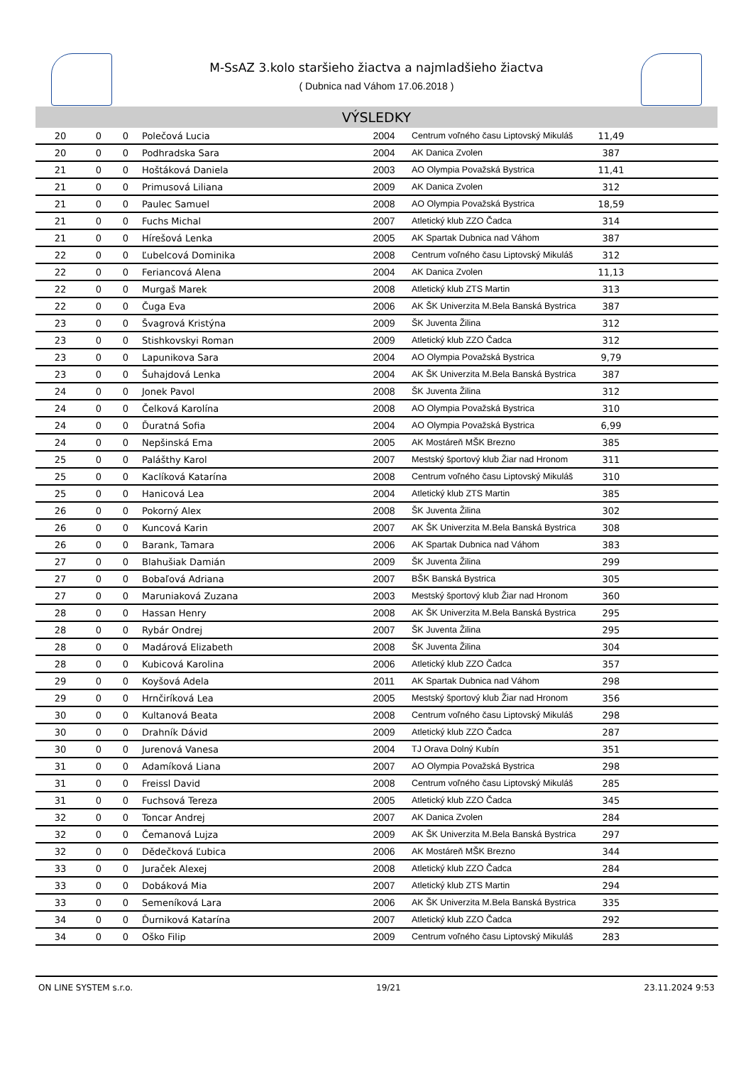M-SsAZ 3.kolo staršieho žiactva a najmladšieho žiactva
( Dubnica nad Váhom 17.06.2018 )
VÝSLEDKY
| 20 | 0 | 0 | Polečová Lucia | 2004 | Centrum voľného času Liptovský Mikuláš | 11,49 | |
| 20 | 0 | 0 | Podhradska Sara | 2004 | AK Danica Zvolen | 387 | |
| 21 | 0 | 0 | Hoštáková Daniela | 2003 | AO Olympia Považská Bystrica | 11,41 | |
| 21 | 0 | 0 | Primusová Liliana | 2009 | AK Danica Zvolen | 312 | |
| 21 | 0 | 0 | Paulec Samuel | 2008 | AO Olympia Považská Bystrica | 18,59 | |
| 21 | 0 | 0 | Fuchs Michal | 2007 | Atletický klub ZZO Čadca | 314 | |
| 21 | 0 | 0 | Hírešová Lenka | 2005 | AK Spartak Dubnica nad Váhom | 387 | |
| 22 | 0 | 0 | Ľubelcová Dominika | 2008 | Centrum voľného času Liptovský Mikuláš | 312 | |
| 22 | 0 | 0 | Feriancová Alena | 2004 | AK Danica Zvolen | 11,13 | |
| 22 | 0 | 0 | Murgaš Marek | 2008 | Atletický klub ZTS Martin | 313 | |
| 22 | 0 | 0 | Čuga Eva | 2006 | AK ŠK Univerzita M.Bela Banská Bystrica | 387 | |
| 23 | 0 | 0 | Švagrová Kristýna | 2009 | ŠK Juventa Žilina | 312 | |
| 23 | 0 | 0 | Stishkovskyi Roman | 2009 | Atletický klub ZZO Čadca | 312 | |
| 23 | 0 | 0 | Lapunikova Sara | 2004 | AO Olympia Považská Bystrica | 9,79 | |
| 23 | 0 | 0 | Šuhajdová Lenka | 2004 | AK ŠK Univerzita M.Bela Banská Bystrica | 387 | |
| 24 | 0 | 0 | Jonek Pavol | 2008 | ŠK Juventa Žilina | 312 | |
| 24 | 0 | 0 | Čelková Karolína | 2008 | AO Olympia Považská Bystrica | 310 | |
| 24 | 0 | 0 | Ďuratná Sofia | 2004 | AO Olympia Považská Bystrica | 6,99 | |
| 24 | 0 | 0 | Nepšinská Ema | 2005 | AK Mostáreň MŠK Brezno | 385 | |
| 25 | 0 | 0 | Palášthy Karol | 2007 | Mestský športový klub Žiar nad Hronom | 311 | |
| 25 | 0 | 0 | Kaclíková Katarína | 2008 | Centrum voľného času Liptovský Mikuláš | 310 | |
| 25 | 0 | 0 | Hanicová Lea | 2004 | Atletický klub ZTS Martin | 385 | |
| 26 | 0 | 0 | Pokorný Alex | 2008 | ŠK Juventa Žilina | 302 | |
| 26 | 0 | 0 | Kuncová Karin | 2007 | AK ŠK Univerzita M.Bela Banská Bystrica | 308 | |
| 26 | 0 | 0 | Barank, Tamara | 2006 | AK Spartak Dubnica nad Váhom | 383 | |
| 27 | 0 | 0 | Blahušiak Damián | 2009 | ŠK Juventa Žilina | 299 | |
| 27 | 0 | 0 | Bobaľová Adriana | 2007 | BŠK Banská Bystrica | 305 | |
| 27 | 0 | 0 | Maruniaková Zuzana | 2003 | Mestský športový klub Žiar nad Hronom | 360 | |
| 28 | 0 | 0 | Hassan Henry | 2008 | AK ŠK Univerzita M.Bela Banská Bystrica | 295 | |
| 28 | 0 | 0 | Rybár Ondrej | 2007 | ŠK Juventa Žilina | 295 | |
| 28 | 0 | 0 | Madárová Elizabeth | 2008 | ŠK Juventa Žilina | 304 | |
| 28 | 0 | 0 | Kubicová Karolina | 2006 | Atletický klub ZZO Čadca | 357 | |
| 29 | 0 | 0 | Koyšová Adela | 2011 | AK Spartak Dubnica nad Váhom | 298 | |
| 29 | 0 | 0 | Hrnčiríková Lea | 2005 | Mestský športový klub Žiar nad Hronom | 356 | |
| 30 | 0 | 0 | Kultanová Beata | 2008 | Centrum voľného času Liptovský Mikuláš | 298 | |
| 30 | 0 | 0 | Drahník Dávid | 2009 | Atletický klub ZZO Čadca | 287 | |
| 30 | 0 | 0 | Jurenová Vanesa | 2004 | TJ Orava Dolný Kubín | 351 | |
| 31 | 0 | 0 | Adamíková Liana | 2007 | AO Olympia Považská Bystrica | 298 | |
| 31 | 0 | 0 | Freissl David | 2008 | Centrum voľného času Liptovský Mikuláš | 285 | |
| 31 | 0 | 0 | Fuchsová Tereza | 2005 | Atletický klub ZZO Čadca | 345 | |
| 32 | 0 | 0 | Toncar Andrej | 2007 | AK Danica Zvolen | 284 | |
| 32 | 0 | 0 | Čemanová Lujza | 2009 | AK ŠK Univerzita M.Bela Banská Bystrica | 297 | |
| 32 | 0 | 0 | Dědečková Ľubica | 2006 | AK Mostáreň MŠK Brezno | 344 | |
| 33 | 0 | 0 | Juraček Alexej | 2008 | Atletický klub ZZO Čadca | 284 | |
| 33 | 0 | 0 | Dobáková Mia | 2007 | Atletický klub ZTS Martin | 294 | |
| 33 | 0 | 0 | Semeníková Lara | 2006 | AK ŠK Univerzita M.Bela Banská Bystrica | 335 | |
| 34 | 0 | 0 | Ďurniková Katarína | 2007 | Atletický klub ZZO Čadca | 292 | |
| 34 | 0 | 0 | Oško Filip | 2009 | Centrum voľného času Liptovský Mikuláš | 283 | |
ON LINE SYSTEM s.r.o. 19/21 23.11.2024 9:53